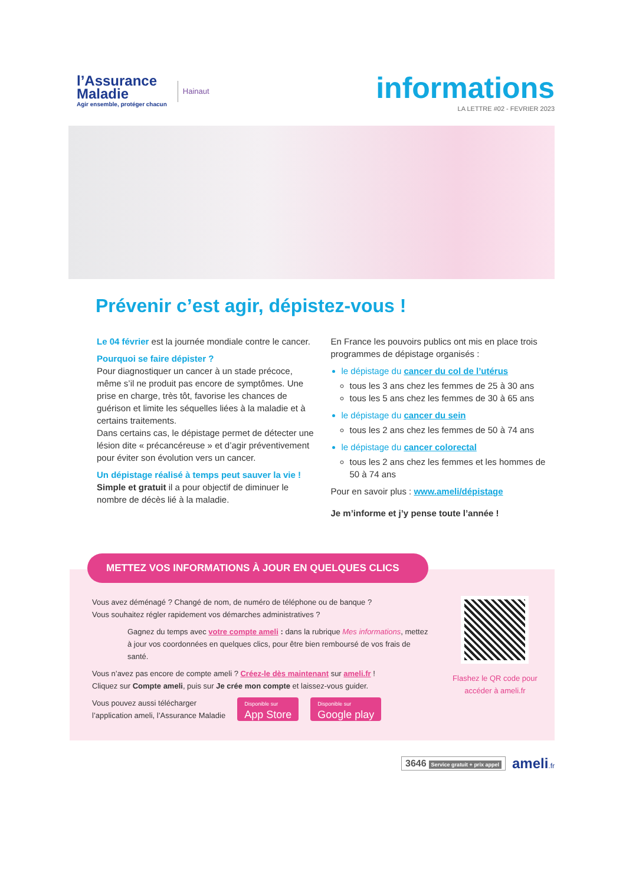l’Assurance
Maladie
Agir ensemble, protéger chacun
Hainaut
informations
LA LETTRE #02 - FEVRIER 2023
Prévenir c’est agir, dépistez-vous !
Le 04 février est la journée mondiale contre le cancer.
Pourquoi se faire dépister ?
Pour diagnostiquer un cancer à un stade précoce, même s’il ne produit pas encore de symptômes. Une prise en charge, très tôt, favorise les chances de guérison et limite les séquelles liées à la maladie et à certains traitements.
Dans certains cas, le dépistage permet de détecter une lésion dite « précancéreuse » et d’agir préventivement pour éviter son évolution vers un cancer.
Un dépistage réalisé à temps peut sauver la vie !
Simple et gratuit il a pour objectif de diminuer le nombre de décès lié à la maladie.
En France les pouvoirs publics ont mis en place trois programmes de dépistage organisés :
le dépistage du cancer du col de l’utérus
tous les 3 ans chez les femmes de 25 à 30 ans
tous les 5 ans chez les femmes de 30 à 65 ans
le dépistage du cancer du sein
tous les 2 ans chez les femmes de 50 à 74 ans
le dépistage du cancer colorectal
tous les 2 ans chez les femmes et les hommes de 50 à 74 ans
Pour en savoir plus : www.ameli/dépistage
Je m’informe et j’y pense toute l’année !
Vous avez déménagé ? Changé de nom, de numéro de téléphone ou de banque ?
Vous souhaitez régler rapidement vos démarches administratives ?
Gagnez du temps avec votre compte ameli : dans la rubrique Mes informations, mettez à jour vos coordonnées en quelques clics, pour être bien remboursé de vos frais de santé.
Vous n’avez pas encore de compte ameli ? Créez-le dès maintenant sur ameli.fr !
Cliquez sur Compte ameli, puis sur Je crée mon compte et laissez-vous guider.
Vous pouvez aussi télécharger
l’application ameli, l’Assurance Maladie Disponible sur App Store Disponible sur Google play
Flashez le QR code pour accéder à ameli.fr
METTEZ VOS INFORMATIONS À JOUR EN QUELQUES CLICS
3646 Service gratuit + prix appel ameli.fr